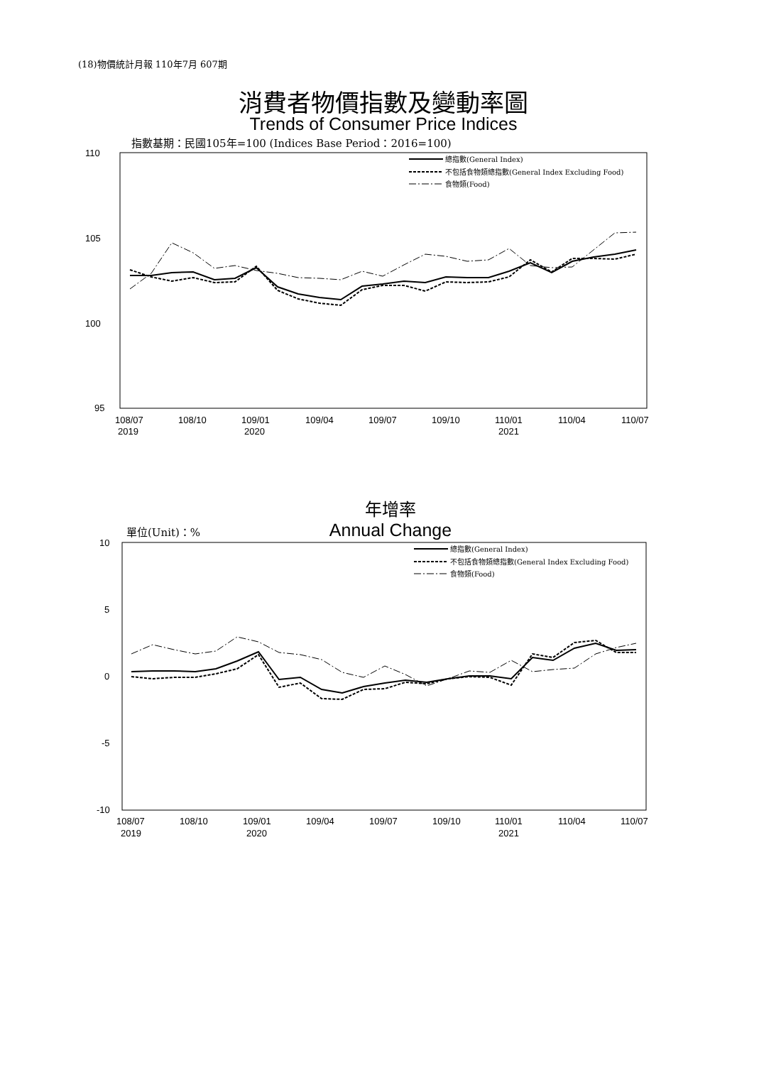(18)物價統計月報 110年7月 607期
消費者物價指數及變動率圖
Trends of Consumer Price Indices
指數基期：民國105年=100 (Indices Base Period：2016=100)
年增率
Annual Change 單位(Unit)：%
110
105
100
95
108/07
2019
108/10
109/01
2020
109/04
109/07
109/10
110/01
2021
110/04
110/07
總指數(General Index)
不包括食物類總指數(General Index Excluding Food)
食物類(Food)
10
5
0
-5
-10
108/07
2019
108/10
109/01
2020
109/04
109/07
109/10
110/01
2021
110/04
110/07
總指數(General Index)
不包括食物類總指數(General Index Excluding Food)
食物類(Food)